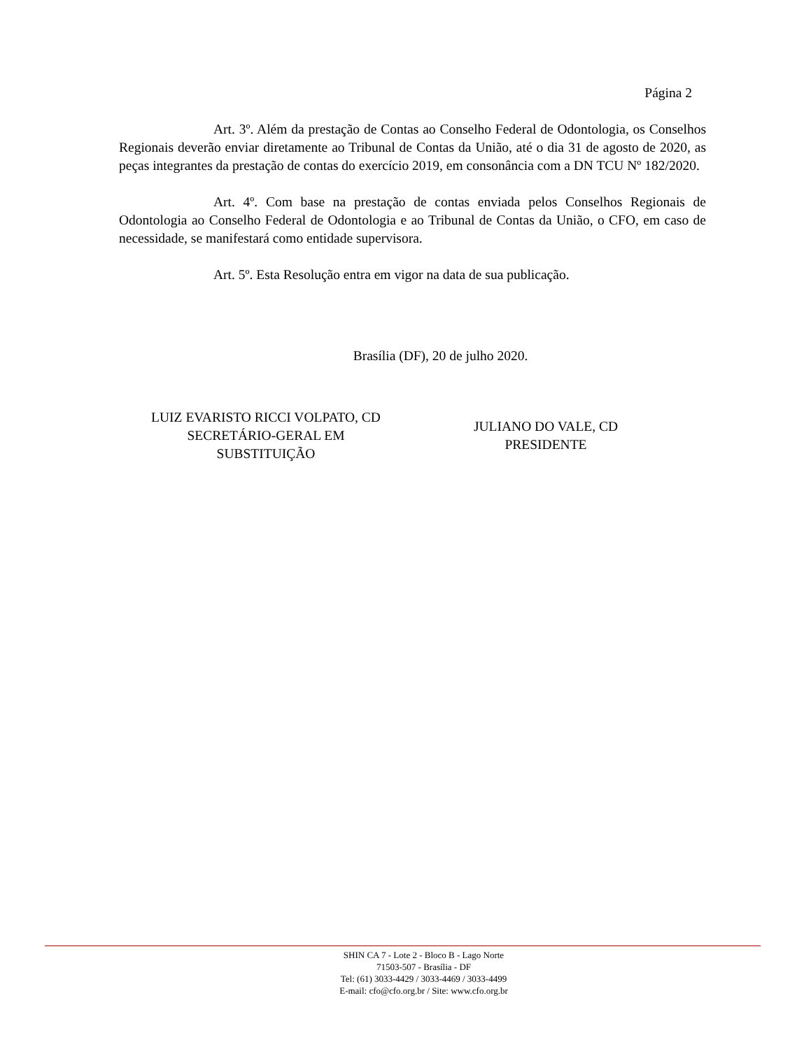Página 2
Art. 3º. Além da prestação de Contas ao Conselho Federal de Odontologia, os Conselhos Regionais deverão enviar diretamente ao Tribunal de Contas da União, até o dia 31 de agosto de 2020, as peças integrantes da prestação de contas do exercício 2019, em consonância com a DN TCU Nº 182/2020.
Art. 4º. Com base na prestação de contas enviada pelos Conselhos Regionais de Odontologia ao Conselho Federal de Odontologia e ao Tribunal de Contas da União, o CFO, em caso de necessidade, se manifestará como entidade supervisora.
Art. 5º. Esta Resolução entra em vigor na data de sua publicação.
Brasília (DF), 20 de julho 2020.
LUIZ EVARISTO RICCI VOLPATO, CD
SECRETÁRIO-GERAL EM
SUBSTITUIÇÃO
JULIANO DO VALE, CD
PRESIDENTE
SHIN CA 7 - Lote 2 - Bloco B - Lago Norte
71503-507 - Brasília - DF
Tel: (61) 3033-4429 / 3033-4469 / 3033-4499
E-mail: cfo@cfo.org.br / Site: www.cfo.org.br